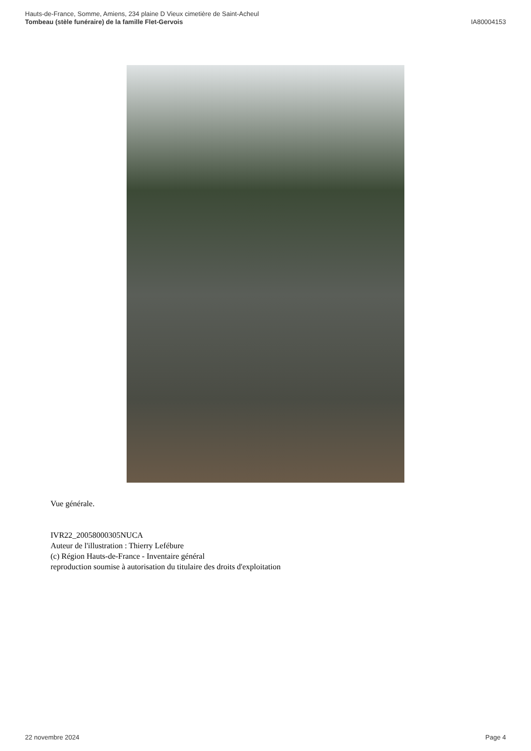Hauts-de-France, Somme, Amiens, 234 plaine D Vieux cimetière de Saint-Acheul
Tombeau (stèle funéraire) de la famille Flet-Gervois
IA80004153
Vue générale.
IVR22_20058000305NUCA
Auteur de l'illustration : Thierry Lefébure
(c) Région Hauts-de-France - Inventaire général
reproduction soumise à autorisation du titulaire des droits d'exploitation
22 novembre 2024 Page 4